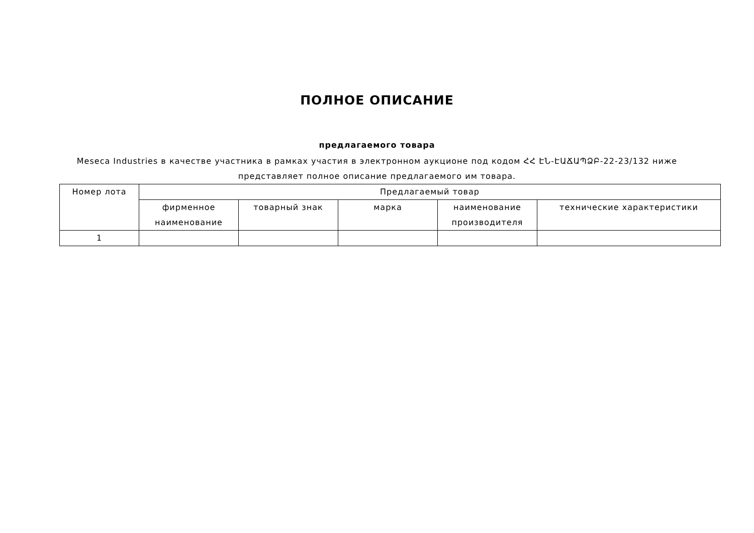ПОЛНОЕ ОПИСАНИЕ
предлагаемого товара
Meseca Industries в качестве участника в рамках участия в электронном аукционе под кодом ՀՀ ԷՆ-ԷԱՃԱՊՁԲ-22-23/132 ниже представляет полное описание предлагаемого им товара.
| Номер лота | Предлагаемый товар | | | | |
| --- | --- | --- | --- | --- | --- |
| | фирменное наименование | товарный знак | марка | наименование производителя | технические характеристики |
| 1 | | | | | |